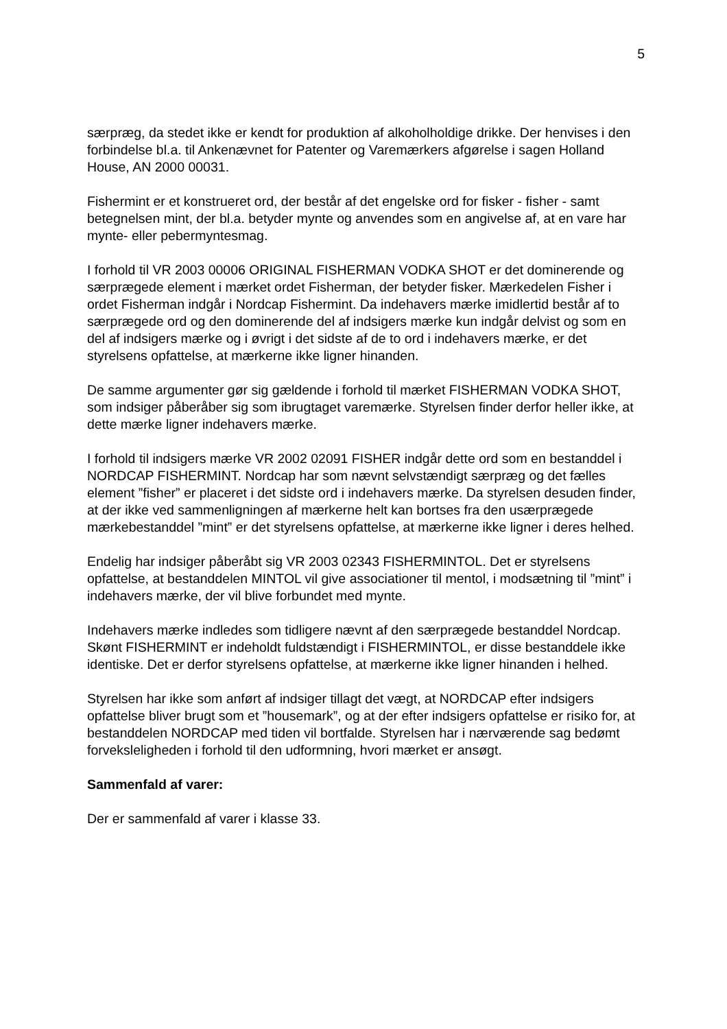5
særpræg, da stedet ikke er kendt for produktion af alkoholholdige drikke. Der henvises i den forbindelse bl.a. til Ankenævnet for Patenter og Varemærkers afgørelse i sagen Holland House, AN 2000 00031.
Fishermint er et konstrueret ord, der består af det engelske ord for fisker - fisher - samt betegnelsen mint, der bl.a. betyder mynte og anvendes som en angivelse af, at en vare har mynte- eller pebermyntesmag.
I forhold til VR 2003 00006 ORIGINAL FISHERMAN VODKA SHOT er det dominerende og særprægede element i mærket ordet Fisherman, der betyder fisker. Mærkedelen Fisher i ordet Fisherman indgår i Nordcap Fishermint. Da indehavers mærke imidlertid består af to særprægede ord og den dominerende del af indsigers mærke kun indgår delvist og som en del af indsigers mærke og i øvrigt i det sidste af de to ord i indehavers mærke, er det styrelsens opfattelse, at mærkerne ikke ligner hinanden.
De samme argumenter gør sig gældende i forhold til mærket FISHERMAN VODKA SHOT, som indsiger påberåber sig som ibrugtaget varemærke. Styrelsen finder derfor heller ikke, at dette mærke ligner indehavers mærke.
I forhold til indsigers mærke VR 2002 02091 FISHER indgår dette ord som en bestanddel i NORDCAP FISHERMINT. Nordcap har som nævnt selvstændigt særpræg og det fælles element ”fisher” er placeret i det sidste ord i indehavers mærke. Da styrelsen desuden finder, at der ikke ved sammenligningen af mærkerne helt kan bortses fra den usærprægede mærkebestanddel ”mint” er det styrelsens opfattelse, at mærkerne ikke ligner i deres helhed.
Endelig har indsiger påberåbt sig VR 2003 02343 FISHERMINTOL. Det er styrelsens opfattelse, at bestanddelen MINTOL vil give associationer til mentol, i modsætning til ”mint” i indehavers mærke, der vil blive forbundet med mynte.
Indehavers mærke indledes som tidligere nævnt af den særprægede bestanddel Nordcap. Skønt FISHERMINT er indeholdt fuldstændigt i FISHERMINTOL, er disse bestanddele ikke identiske. Det er derfor styrelsens opfattelse, at mærkerne ikke ligner hinanden i helhed.
Styrelsen har ikke som anført af indsiger tillagt det vægt, at NORDCAP efter indsigers opfattelse bliver brugt som et ”housemark”, og at der efter indsigers opfattelse er risiko for, at bestanddelen NORDCAP med tiden vil bortfalde. Styrelsen har i nærværende sag bedømt forveksleligheden i forhold til den udformning, hvori mærket er ansøgt.
Sammenfald af varer:
Der er sammenfald af varer i klasse 33.